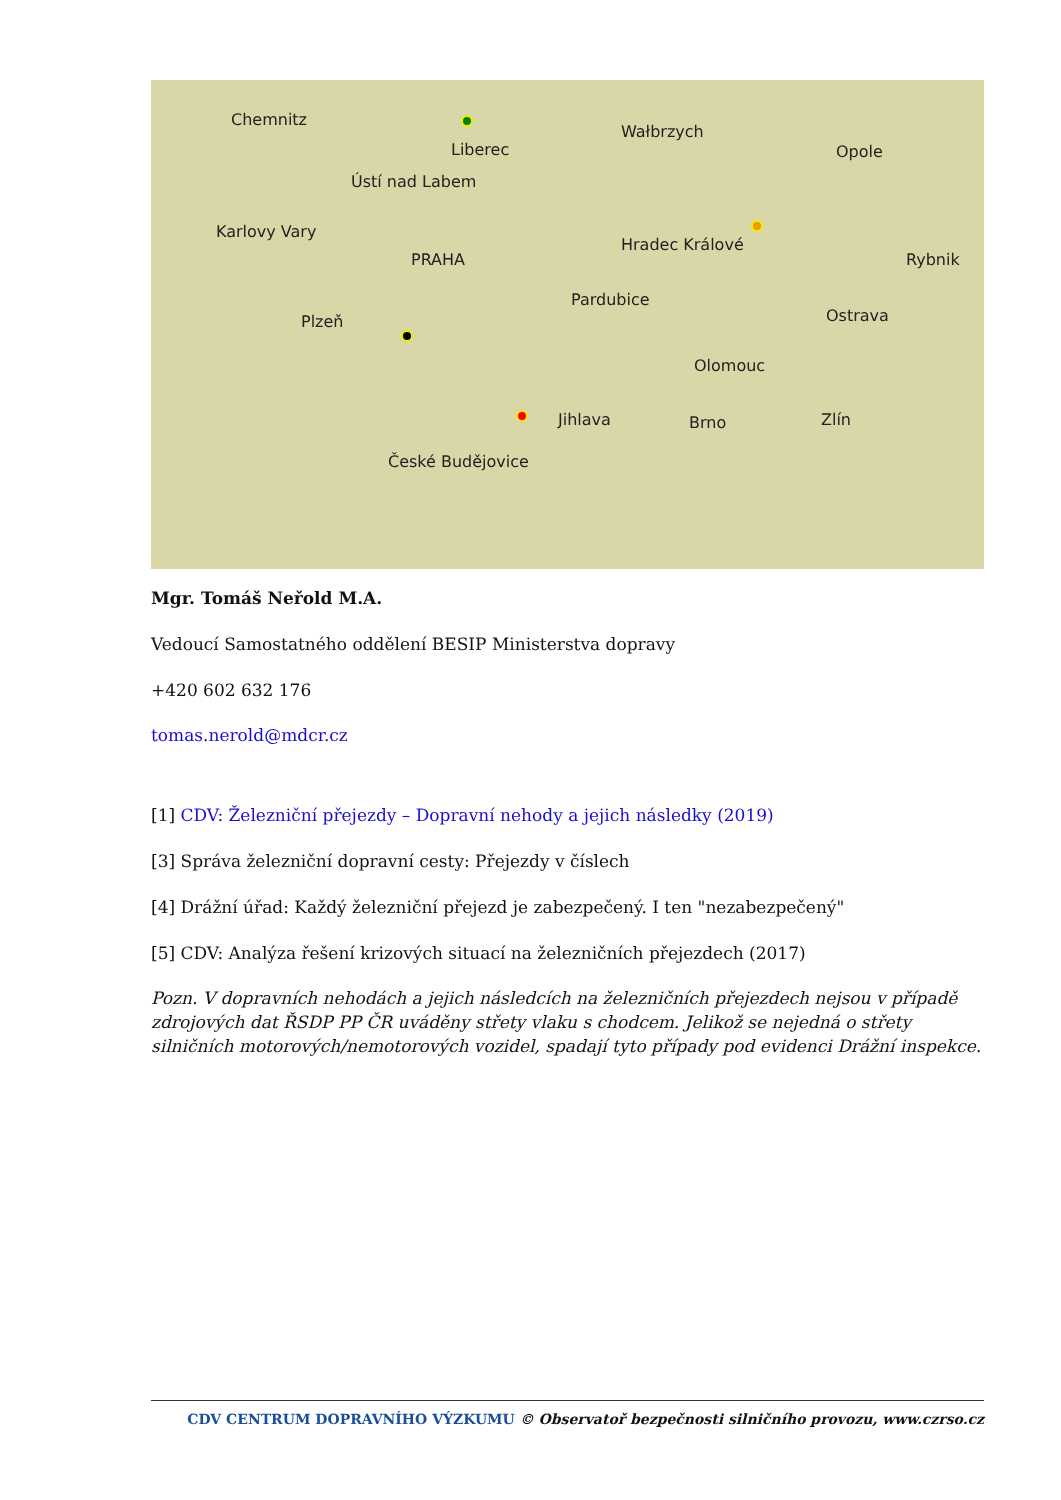Chemnitz
Liberec
Wałbrzych
Opole
Ústí nad Labem
Karlovy Vary
PRAHA
Hradec Králové
Rybnik
Pardubice
Ostrava Plzeň
Olomouc
Jihlava Brno Zlín
České Budějovice
Mgr. Tomáš Neřold M.A.
Vedoucí Samostatného oddělení BESIP Ministerstva dopravy
+420 602 632 176
tomas.nerold@mdcr.cz
[1] CDV: Železniční přejezdy – Dopravní nehody a jejich následky (2019)
[3] Správa železniční dopravní cesty: Přejezdy v číslech
[4] Drážní úřad: Každý železniční přejezd je zabezpečený. I ten "nezabezpečený"
[5] CDV: Analýza řešení krizových situací na železničních přejezdech (2017)
Pozn. V dopravních nehodách a jejich následcích na železničních přejezdech nejsou v případě zdrojových dat ŘSDP PP ČR uváděny střety vlaku s chodcem. Jelikož se nejedná o střety silničních motorových/nemotorových vozidel, spadají tyto případy pod evidenci Drážní inspekce.
CDV CENTRUM DOPRAVNÍHO VÝZKUMU © Observatoř bezpečnosti silničního provozu, www.czrso.cz